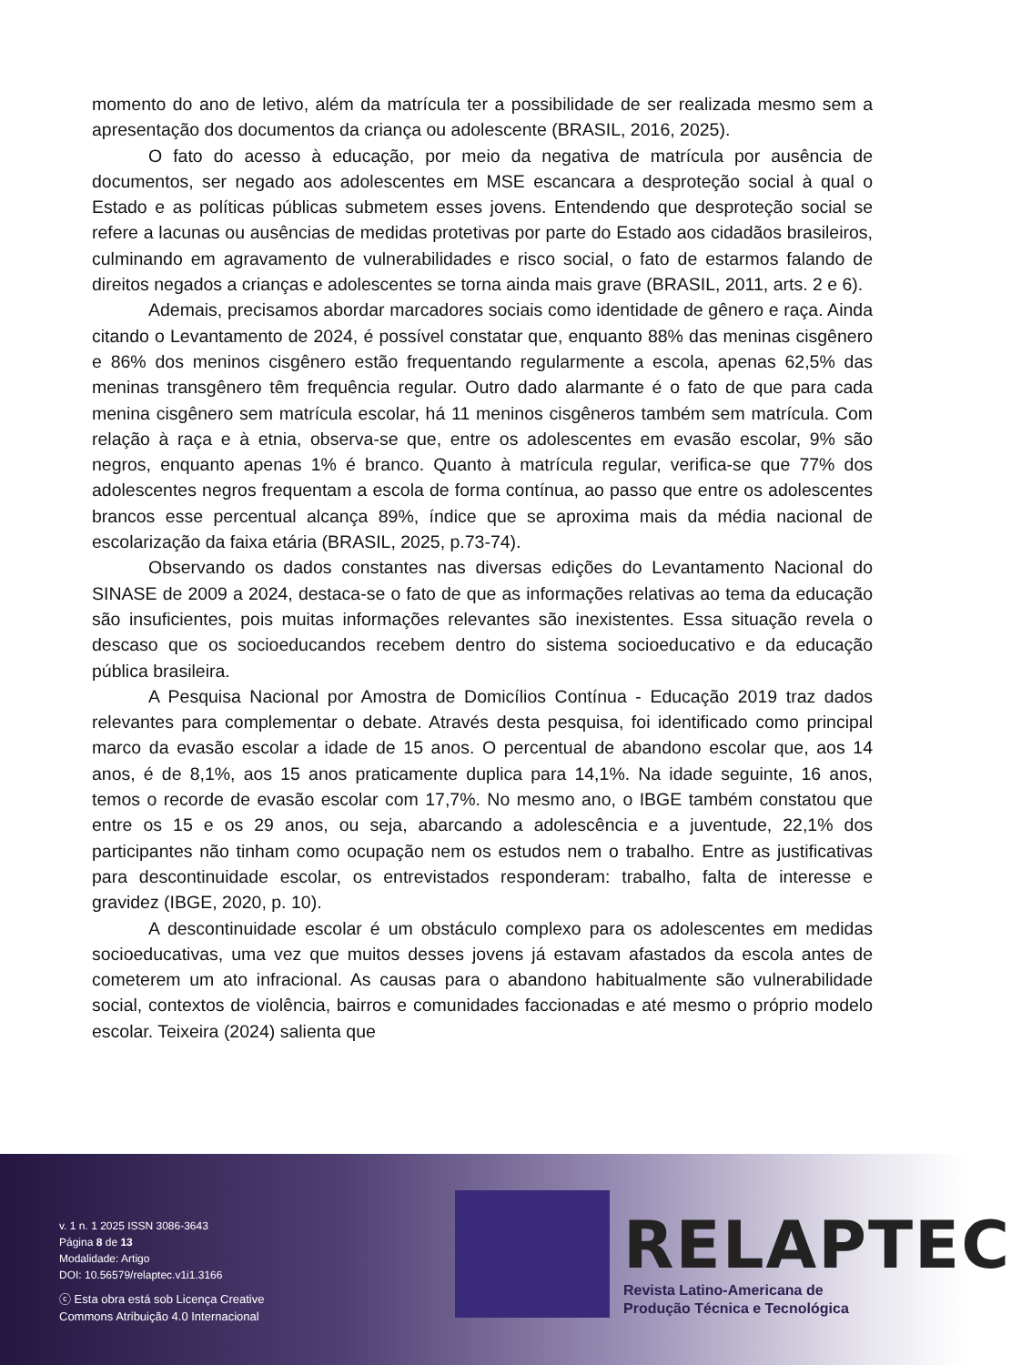momento do ano de letivo, além da matrícula ter a possibilidade de ser realizada mesmo sem a apresentação dos documentos da criança ou adolescente (BRASIL, 2016, 2025).
O fato do acesso à educação, por meio da negativa de matrícula por ausência de documentos, ser negado aos adolescentes em MSE escancara a desproteção social à qual o Estado e as políticas públicas submetem esses jovens. Entendendo que desproteção social se refere a lacunas ou ausências de medidas protetivas por parte do Estado aos cidadãos brasileiros, culminando em agravamento de vulnerabilidades e risco social, o fato de estarmos falando de direitos negados a crianças e adolescentes se torna ainda mais grave (BRASIL, 2011, arts. 2 e 6).
Ademais, precisamos abordar marcadores sociais como identidade de gênero e raça. Ainda citando o Levantamento de 2024, é possível constatar que, enquanto 88% das meninas cisgênero e 86% dos meninos cisgênero estão frequentando regularmente a escola, apenas 62,5% das meninas transgênero têm frequência regular. Outro dado alarmante é o fato de que para cada menina cisgênero sem matrícula escolar, há 11 meninos cisgêneros também sem matrícula. Com relação à raça e à etnia, observa-se que, entre os adolescentes em evasão escolar, 9% são negros, enquanto apenas 1% é branco. Quanto à matrícula regular, verifica-se que 77% dos adolescentes negros frequentam a escola de forma contínua, ao passo que entre os adolescentes brancos esse percentual alcança 89%, índice que se aproxima mais da média nacional de escolarização da faixa etária (BRASIL, 2025, p.73-74).
Observando os dados constantes nas diversas edições do Levantamento Nacional do SINASE de 2009 a 2024, destaca-se o fato de que as informações relativas ao tema da educação são insuficientes, pois muitas informações relevantes são inexistentes. Essa situação revela o descaso que os socioeducandos recebem dentro do sistema socioeducativo e da educação pública brasileira.
A Pesquisa Nacional por Amostra de Domicílios Contínua - Educação 2019 traz dados relevantes para complementar o debate. Através desta pesquisa, foi identificado como principal marco da evasão escolar a idade de 15 anos. O percentual de abandono escolar que, aos 14 anos, é de 8,1%, aos 15 anos praticamente duplica para 14,1%. Na idade seguinte, 16 anos, temos o recorde de evasão escolar com 17,7%. No mesmo ano, o IBGE também constatou que entre os 15 e os 29 anos, ou seja, abarcando a adolescência e a juventude, 22,1% dos participantes não tinham como ocupação nem os estudos nem o trabalho. Entre as justificativas para descontinuidade escolar, os entrevistados responderam: trabalho, falta de interesse e gravidez (IBGE, 2020, p. 10).
A descontinuidade escolar é um obstáculo complexo para os adolescentes em medidas socioeducativas, uma vez que muitos desses jovens já estavam afastados da escola antes de cometerem um ato infracional. As causas para o abandono habitualmente são vulnerabilidade social, contextos de violência, bairros e comunidades faccionadas e até mesmo o próprio modelo escolar. Teixeira (2024) salienta que
v. 1 n. 1 2025 ISSN 3086-3643
Página 8 de 13
Modalidade: Artigo
DOI: 10.56579/relaptec.v1i1.3166
ⓒ Esta obra está sob Licença Creative
Commons Atribuição 4.0 Internacional
RELAPTEC
Revista Latino-Americana de
Produção Técnica e Tecnológica